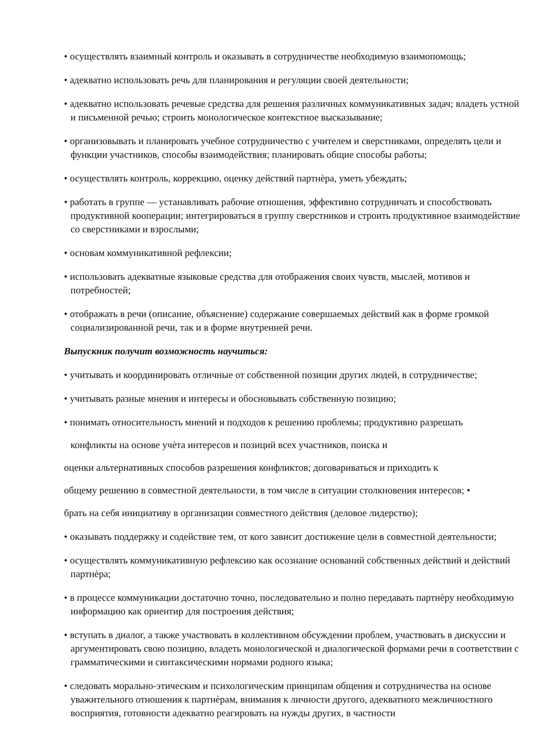• осуществлять взаимный контроль и оказывать в сотрудничестве необходимую взаимопомощь;
• адекватно использовать речь для планирования и регуляции своей деятельности;
• адекватно использовать речевые средства для решения различных коммуникативных задач; владеть устной и письменной речью; строить монологическое контекстное высказывание;
• организовывать и планировать учебное сотрудничество с учителем и сверстниками, определять цели и функции участников, способы взаимодействия; планировать общие способы работы;
• осуществлять контроль, коррекцию, оценку действий партнѐра, уметь убеждать;
• работать в группе — устанавливать рабочие отношения, эффективно сотрудничать и способствовать продуктивной кооперации; интегрироваться в группу сверстников и строить продуктивное взаимодействие со сверстниками и взрослыми;
• основам коммуникативной рефлексии;
• использовать адекватные языковые средства для отображения своих чувств, мыслей, мотивов и потребностей;
• отображать в речи (описание, объяснение) содержание совершаемых действий как в форме громкой социализированной речи, так и в форме внутренней речи.
Выпускник получит возможность научиться:
• учитывать и координировать отличные от собственной позиции других людей, в сотрудничестве;
• учитывать разные мнения и интересы и обосновывать собственную позицию;
• понимать относительность мнений и подходов к решению проблемы; продуктивно разрешать
конфликты на основе учѐта интересов и позиций всех участников, поиска и
оценки альтернативных способов разрешения конфликтов; договариваться и приходить к
общему решению в совместной деятельности, в том числе в ситуации столкновения интересов; •
брать на себя инициативу в организации совместного действия (деловое лидерство);
• оказывать поддержку и содействие тем, от кого зависит достижение цели в совместной деятельности;
• осуществлять коммуникативную рефлексию как осознание оснований собственных действий и действий партнѐра;
• в процессе коммуникации достаточно точно, последовательно и полно передавать партнѐру необходимую информацию как ориентир для построения действия;
• вступать в диалог, а также участвовать в коллективном обсуждении проблем, участвовать в дискуссии и аргументировать свою позицию, владеть монологической и диалогической формами речи в соответствии с грамматическими и синтаксическими нормами родного языка;
• следовать морально-этическим и психологическим принципам общения и сотрудничества на основе уважительного отношения к партнѐрам, внимания к личности другого, адекватного межличностного восприятия, готовности адекватно реагировать на нужды других, в частности